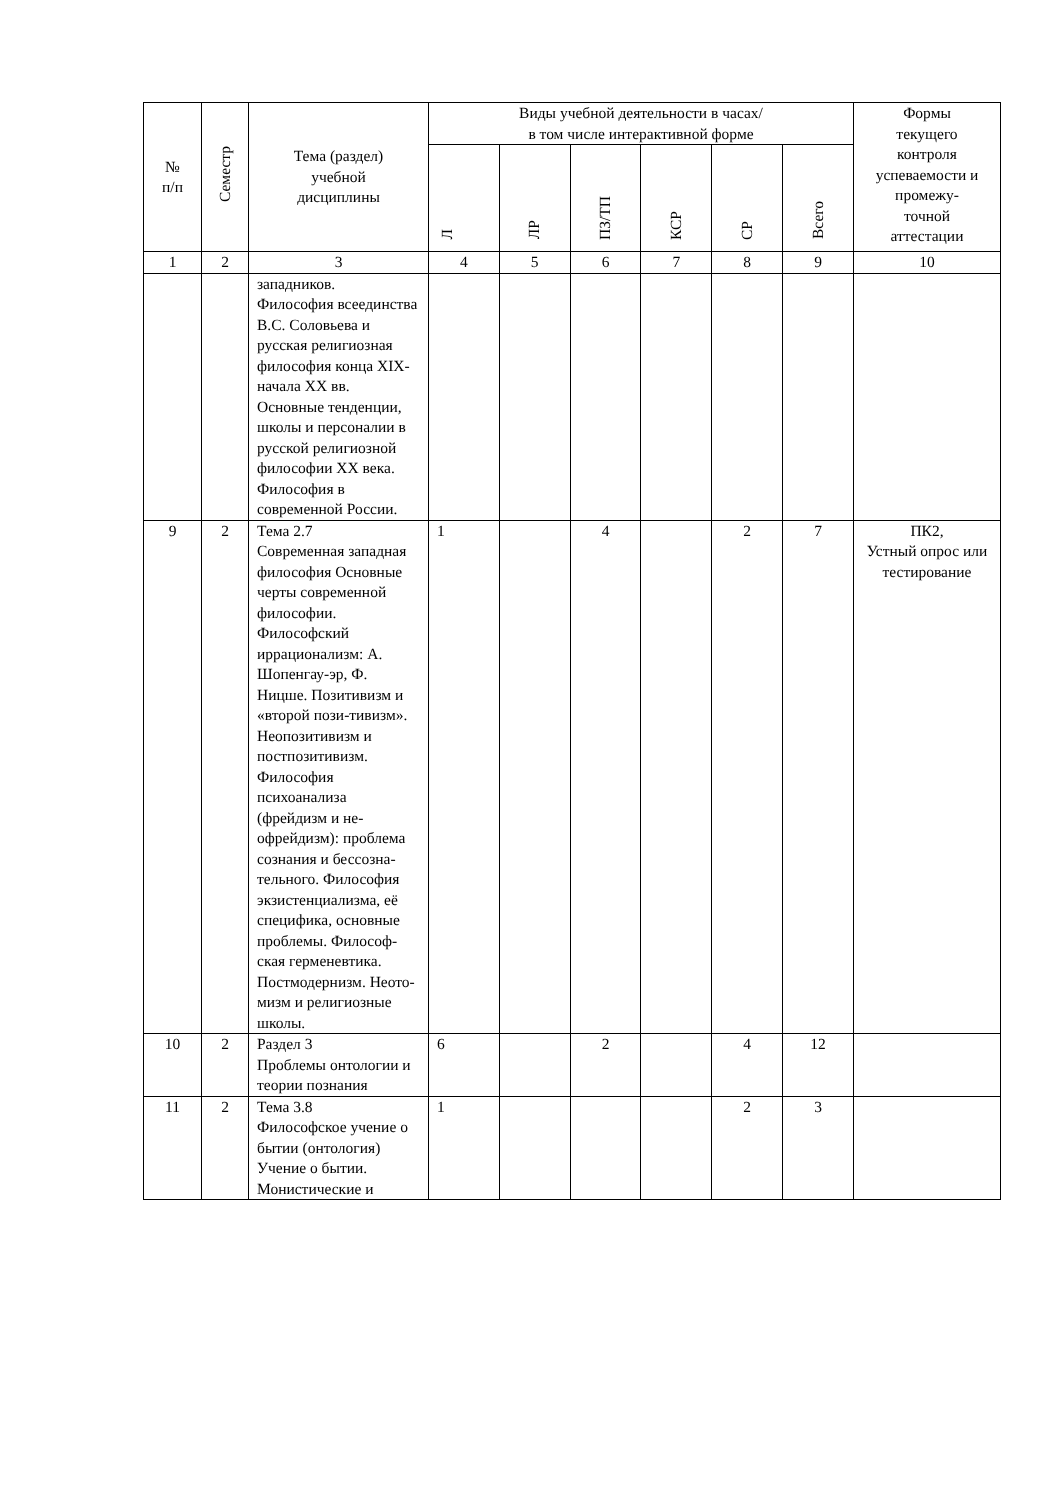| № п/п | Семестр | Тема (раздел) учебной дисциплины | Виды учебной деятельности в часах/ в том числе интерактивной форме | | | | | | Формы текущего контроля успеваемости и промежу- точной аттестации |
| --- | --- | --- | --- | --- | --- | --- | --- | --- | --- |
| | | | Л | ЛР | ПЗ/ТП | КСР | СР | Всего | |
| 1 | 2 | 3 | 4 | 5 | 6 | 7 | 8 | 9 | 10 |
| | | западников. Философия всеединства В.С. Соловьева и русская религиозная философия конца XIX- начала XX вв. Основные тенденции, школы и персоналии в русской религиозной философии XX века. Философия в современной России. | | | | | | | |
| 9 | 2 | Тема 2.7 Современная западная философия Основные черты современной философии. Философский иррационализм: А. Шопенгау-эр, Ф. Ницше. Позитивизм и «второй пози-тивизм». Неопозитивизм и постпозитивизм. Философия психоанализа (фрейдизм и не-офрейдизм): проблема сознания и бессозна-тельного. Философия экзистенциализма, её специфика, основные проблемы. Философ-ская герменевтика. Постмодернизм. Неото-мизм и религиозные школы. | 1 | | 4 | | 2 | 7 | ПК2, Устный опрос или тестирование |
| 10 | 2 | Раздел 3 Проблемы онтологии и теории познания | 6 | | 2 | | 4 | 12 | |
| 11 | 2 | Тема 3.8 Философское учение о бытии (онтология) Учение о бытии. Монистические и | 1 | | | | 2 | 3 | |